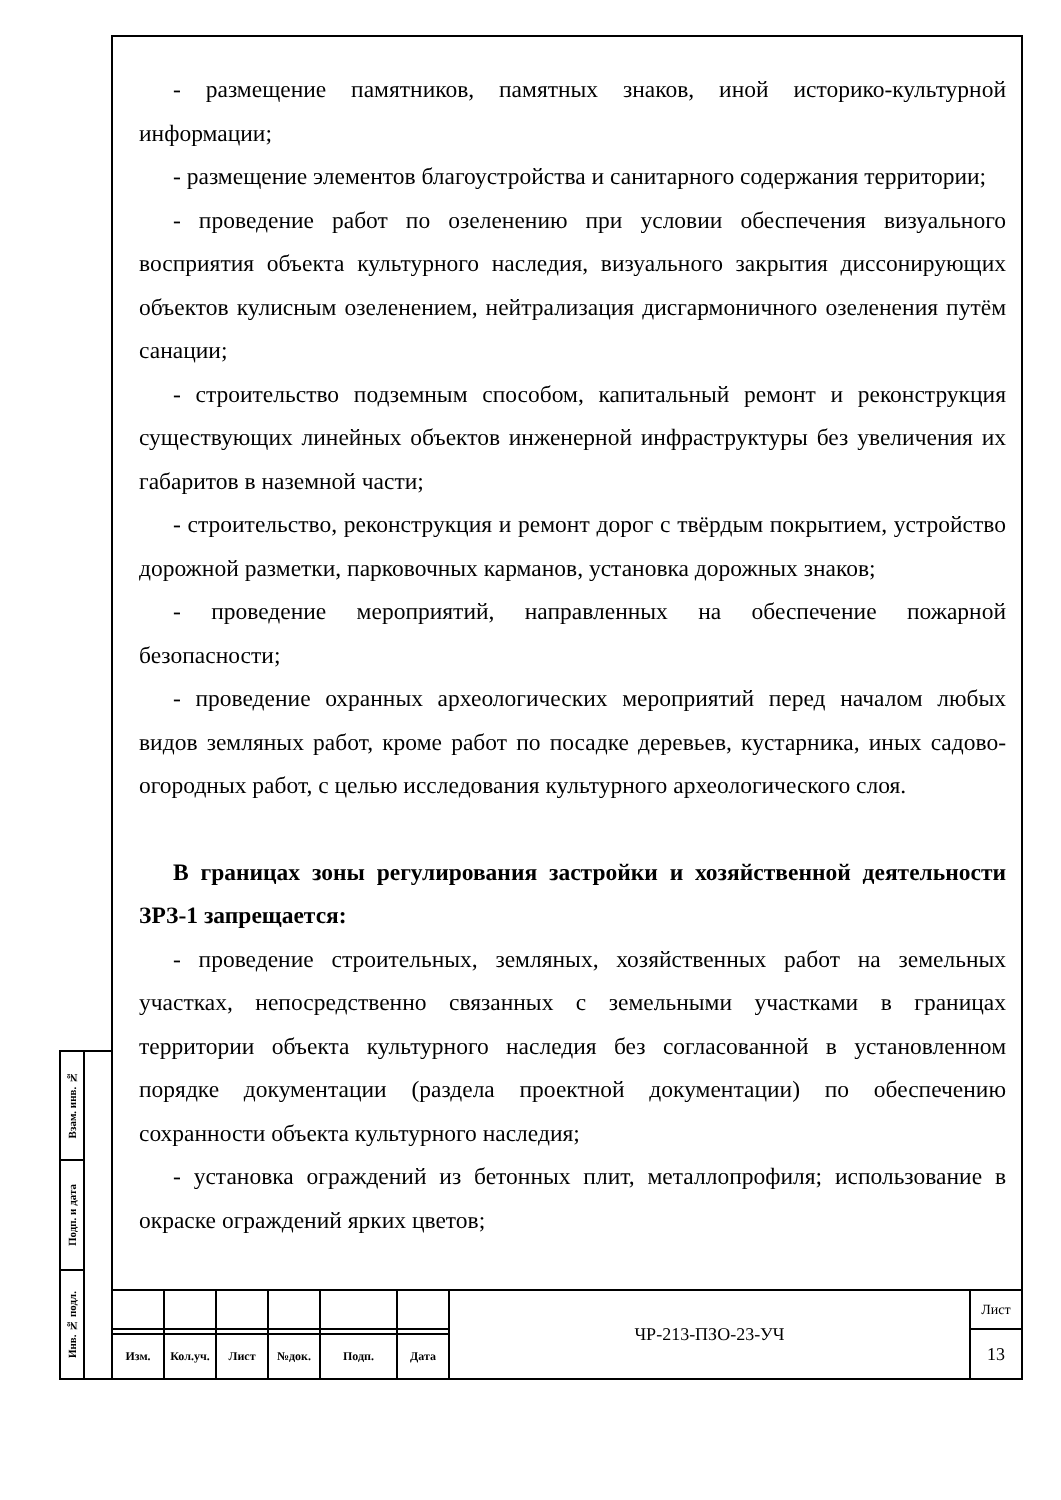- размещение памятников, памятных знаков, иной историко-культурной информации;
- размещение элементов благоустройства и санитарного содержания территории;
- проведение работ по озеленению при условии обеспечения визуального восприятия объекта культурного наследия, визуального закрытия диссонирующих объектов кулисным озеленением, нейтрализация дисгармоничного озеленения путём санации;
- строительство подземным способом, капитальный ремонт и реконструкция существующих линейных объектов инженерной инфраструктуры без увеличения их габаритов в наземной части;
- строительство, реконструкция и ремонт дорог с твёрдым покрытием, устройство дорожной разметки, парковочных карманов, установка дорожных знаков;
- проведение мероприятий, направленных на обеспечение пожарной безопасности;
- проведение охранных археологических мероприятий перед началом любых видов земляных работ, кроме работ по посадке деревьев, кустарника, иных садово-огородных работ, с целью исследования культурного археологического слоя.
В границах зоны регулирования застройки и хозяйственной деятельности ЗРЗ-1 запрещается:
- проведение строительных, земляных, хозяйственных работ на земельных участках, непосредственно связанных с земельными участками в границах территории объекта культурного наследия без согласованной в установленном порядке документации (раздела проектной документации) по обеспечению сохранности объекта культурного наследия;
- установка ограждений из бетонных плит, металлопрофиля; использование в окраске ограждений ярких цветов;
Взам. инв. №
Подп. и дата
Инв. № подл.
| | | | | | | ЧР-213-ПЗО-23-УЧ | Лист |
| | | | | | | | 13 |
| Изм. | Кол.уч. | Лист | №док. | Подп. | Дата | | |